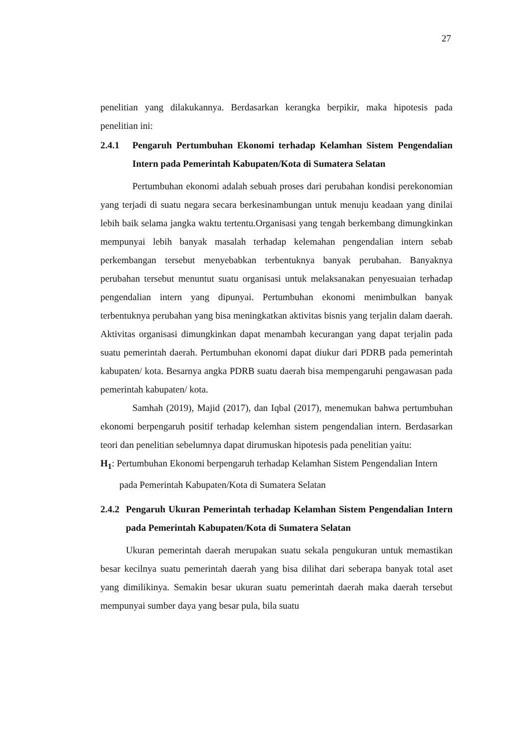27
penelitian yang dilakukannya. Berdasarkan kerangka berpikir, maka hipotesis pada penelitian ini:
2.4.1 Pengaruh Pertumbuhan Ekonomi terhadap Kelamhan Sistem Pengendalian Intern pada Pemerintah Kabupaten/Kota di Sumatera Selatan
Pertumbuhan ekonomi adalah sebuah proses dari perubahan kondisi perekonomian yang terjadi di suatu negara secara berkesinambungan untuk menuju keadaan yang dinilai lebih baik selama jangka waktu tertentu.Organisasi yang tengah berkembang dimungkinkan mempunyai lebih banyak masalah terhadap kelemahan pengendalian intern sebab perkembangan tersebut menyebabkan terbentuknya banyak perubahan. Banyaknya perubahan tersebut menuntut suatu organisasi untuk melaksanakan penyesuaian terhadap pengendalian intern yang dipunyai. Pertumbuhan ekonomi menimbulkan banyak terbentuknya perubahan yang bisa meningkatkan aktivitas bisnis yang terjalin dalam daerah. Aktivitas organisasi dimungkinkan dapat menambah kecurangan yang dapat terjalin pada suatu pemerintah daerah. Pertumbuhan ekonomi dapat diukur dari PDRB pada pemerintah kabupaten/ kota. Besarnya angka PDRB suatu daerah bisa mempengaruhi pengawasan pada pemerintah kabupaten/ kota.
Samhah (2019), Majid (2017), dan Iqbal (2017), menemukan bahwa pertumbuhan ekonomi berpengaruh positif terhadap kelemhan sistem pengendalian intern. Berdasarkan teori dan penelitian sebelumnya dapat dirumuskan hipotesis pada penelitian yaitu:
H<sub>1</sub>: Pertumbuhan Ekonomi berpengaruh terhadap Kelamhan Sistem Pengendalian Intern pada Pemerintah Kabupaten/Kota di Sumatera Selatan
2.4.2 Pengaruh Ukuran Pemerintah terhadap Kelamhan Sistem Pengendalian Intern pada Pemerintah Kabupaten/Kota di Sumatera Selatan
Ukuran pemerintah daerah merupakan suatu sekala pengukuran untuk memastikan besar kecilnya suatu pemerintah daerah yang bisa dilihat dari seberapa banyak total aset yang dimilikinya. Semakin besar ukuran suatu pemerintah daerah maka daerah tersebut mempunyai sumber daya yang besar pula, bila suatu